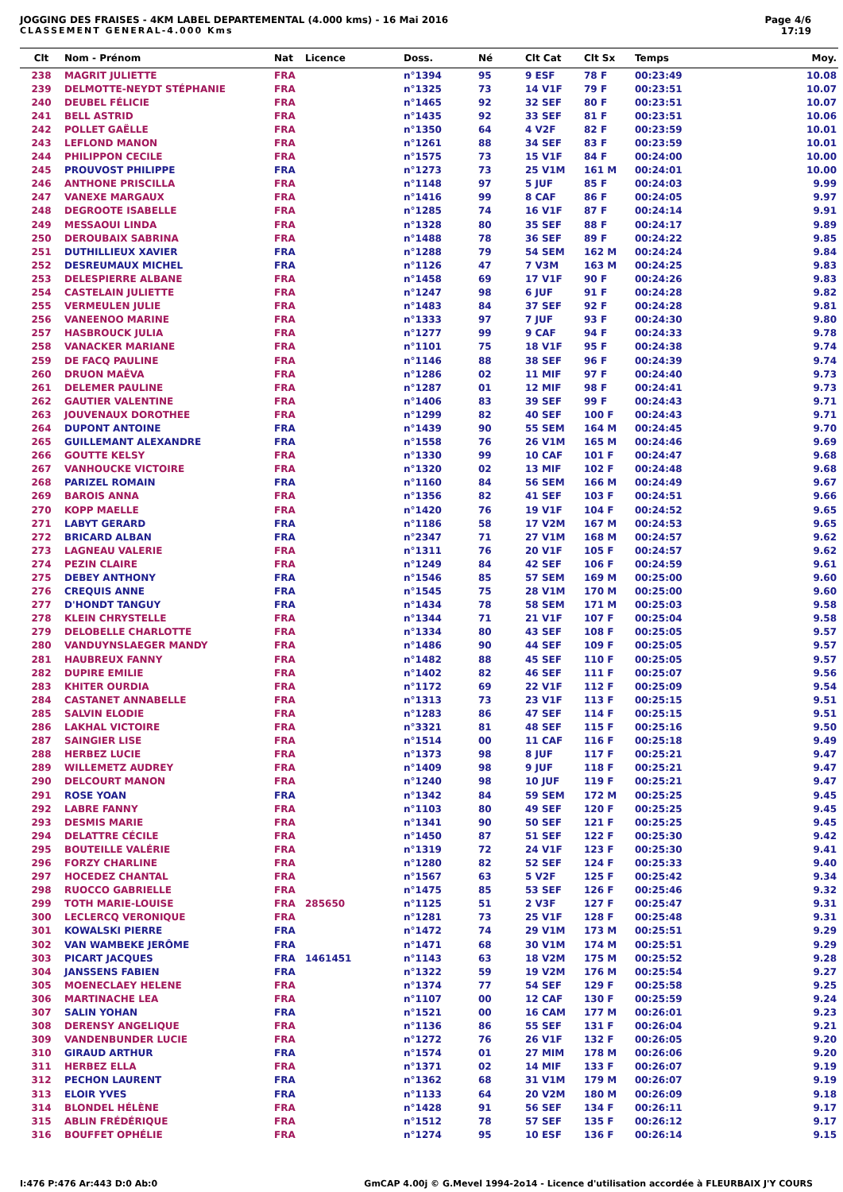JOGGING DES FRAISES - 4KM LABEL DEPARTEMENTAL (4.000 kms) - 16 Mai 2016
CLASSEMENT GENERAL-4.000 Kms
Page 4/6
17:19
| Clt | Nom - Prénom | Nat | Licence | Doss. | Né | Clt Cat | Clt Sx | Temps | Moy. |
| --- | --- | --- | --- | --- | --- | --- | --- | --- | --- |
| 238 | MAGRIT JULIETTE | FRA | | n°1394 | 95 | 9 ESF | 78 F | 00:23:49 | 10.08 |
| 239 | DELMOTTE-NEYDT STÉPHANIE | FRA | | n°1325 | 73 | 14 V1F | 79 F | 00:23:51 | 10.07 |
| 240 | DEUBEL FÉLICIE | FRA | | n°1465 | 92 | 32 SEF | 80 F | 00:23:51 | 10.07 |
| 241 | BELL ASTRID | FRA | | n°1435 | 92 | 33 SEF | 81 F | 00:23:51 | 10.06 |
| 242 | POLLET GAËLLE | FRA | | n°1350 | 64 | 4 V2F | 82 F | 00:23:59 | 10.01 |
| 243 | LEFLOND MANON | FRA | | n°1261 | 88 | 34 SEF | 83 F | 00:23:59 | 10.01 |
| 244 | PHILIPPON CECILE | FRA | | n°1575 | 73 | 15 V1F | 84 F | 00:24:00 | 10.00 |
| 245 | PROUVOST PHILIPPE | FRA | | n°1273 | 73 | 25 V1M | 161 M | 00:24:01 | 10.00 |
| 246 | ANTHONE PRISCILLA | FRA | | n°1148 | 97 | 5 JUF | 85 F | 00:24:03 | 9.99 |
| 247 | VANEXE MARGAUX | FRA | | n°1416 | 99 | 8 CAF | 86 F | 00:24:05 | 9.97 |
| 248 | DEGROOTE ISABELLE | FRA | | n°1285 | 74 | 16 V1F | 87 F | 00:24:14 | 9.91 |
| 249 | MESSAOUI LINDA | FRA | | n°1328 | 80 | 35 SEF | 88 F | 00:24:17 | 9.89 |
| 250 | DEROUBAIX SABRINA | FRA | | n°1488 | 78 | 36 SEF | 89 F | 00:24:22 | 9.85 |
| 251 | DUTHILLIEUX XAVIER | FRA | | n°1288 | 79 | 54 SEM | 162 M | 00:24:24 | 9.84 |
| 252 | DESREUMAUX MICHEL | FRA | | n°1126 | 47 | 7 V3M | 163 M | 00:24:25 | 9.83 |
| 253 | DELESPIERRE ALBANE | FRA | | n°1458 | 69 | 17 V1F | 90 F | 00:24:26 | 9.83 |
| 254 | CASTELAIN JULIETTE | FRA | | n°1247 | 98 | 6 JUF | 91 F | 00:24:28 | 9.82 |
| 255 | VERMEULEN JULIE | FRA | | n°1483 | 84 | 37 SEF | 92 F | 00:24:28 | 9.81 |
| 256 | VANEENOO MARINE | FRA | | n°1333 | 97 | 7 JUF | 93 F | 00:24:30 | 9.80 |
| 257 | HASBROUCK JULIA | FRA | | n°1277 | 99 | 9 CAF | 94 F | 00:24:33 | 9.78 |
| 258 | VANACKER MARIANE | FRA | | n°1101 | 75 | 18 V1F | 95 F | 00:24:38 | 9.74 |
| 259 | DE FACQ PAULINE | FRA | | n°1146 | 88 | 38 SEF | 96 F | 00:24:39 | 9.74 |
| 260 | DRUON MAËVA | FRA | | n°1286 | 02 | 11 MIF | 97 F | 00:24:40 | 9.73 |
| 261 | DELEMER PAULINE | FRA | | n°1287 | 01 | 12 MIF | 98 F | 00:24:41 | 9.73 |
| 262 | GAUTIER VALENTINE | FRA | | n°1406 | 83 | 39 SEF | 99 F | 00:24:43 | 9.71 |
| 263 | JOUVENAUX DOROTHEE | FRA | | n°1299 | 82 | 40 SEF | 100 F | 00:24:43 | 9.71 |
| 264 | DUPONT ANTOINE | FRA | | n°1439 | 90 | 55 SEM | 164 M | 00:24:45 | 9.70 |
| 265 | GUILLEMANT ALEXANDRE | FRA | | n°1558 | 76 | 26 V1M | 165 M | 00:24:46 | 9.69 |
| 266 | GOUTTE KELSY | FRA | | n°1330 | 99 | 10 CAF | 101 F | 00:24:47 | 9.68 |
| 267 | VANHOUCKE VICTOIRE | FRA | | n°1320 | 02 | 13 MIF | 102 F | 00:24:48 | 9.68 |
| 268 | PARIZEL ROMAIN | FRA | | n°1160 | 84 | 56 SEM | 166 M | 00:24:49 | 9.67 |
| 269 | BAROIS ANNA | FRA | | n°1356 | 82 | 41 SEF | 103 F | 00:24:51 | 9.66 |
| 270 | KOPP MAELLE | FRA | | n°1420 | 76 | 19 V1F | 104 F | 00:24:52 | 9.65 |
| 271 | LABYT GERARD | FRA | | n°1186 | 58 | 17 V2M | 167 M | 00:24:53 | 9.65 |
| 272 | BRICARD ALBAN | FRA | | n°2347 | 71 | 27 V1M | 168 M | 00:24:57 | 9.62 |
| 273 | LAGNEAU VALERIE | FRA | | n°1311 | 76 | 20 V1F | 105 F | 00:24:57 | 9.62 |
| 274 | PEZIN CLAIRE | FRA | | n°1249 | 84 | 42 SEF | 106 F | 00:24:59 | 9.61 |
| 275 | DEBEY ANTHONY | FRA | | n°1546 | 85 | 57 SEM | 169 M | 00:25:00 | 9.60 |
| 276 | CREQUIS ANNE | FRA | | n°1545 | 75 | 28 V1M | 170 M | 00:25:00 | 9.60 |
| 277 | D'HONDT TANGUY | FRA | | n°1434 | 78 | 58 SEM | 171 M | 00:25:03 | 9.58 |
| 278 | KLEIN CHRYSTELLE | FRA | | n°1344 | 71 | 21 V1F | 107 F | 00:25:04 | 9.58 |
| 279 | DELOBELLE CHARLOTTE | FRA | | n°1334 | 80 | 43 SEF | 108 F | 00:25:05 | 9.57 |
| 280 | VANDUYNSLAEGER MANDY | FRA | | n°1486 | 90 | 44 SEF | 109 F | 00:25:05 | 9.57 |
| 281 | HAUBREUX FANNY | FRA | | n°1482 | 88 | 45 SEF | 110 F | 00:25:05 | 9.57 |
| 282 | DUPIRE EMILIE | FRA | | n°1402 | 82 | 46 SEF | 111 F | 00:25:07 | 9.56 |
| 283 | KHITER OURDIA | FRA | | n°1172 | 69 | 22 V1F | 112 F | 00:25:09 | 9.54 |
| 284 | CASTANET ANNABELLE | FRA | | n°1313 | 73 | 23 V1F | 113 F | 00:25:15 | 9.51 |
| 285 | SALVIN ELODIE | FRA | | n°1283 | 86 | 47 SEF | 114 F | 00:25:15 | 9.51 |
| 286 | LAKHAL VICTOIRE | FRA | | n°3321 | 81 | 48 SEF | 115 F | 00:25:16 | 9.50 |
| 287 | SAINGIER LISE | FRA | | n°1514 | 00 | 11 CAF | 116 F | 00:25:18 | 9.49 |
| 288 | HERBEZ LUCIE | FRA | | n°1373 | 98 | 8 JUF | 117 F | 00:25:21 | 9.47 |
| 289 | WILLEMETZ AUDREY | FRA | | n°1409 | 98 | 9 JUF | 118 F | 00:25:21 | 9.47 |
| 290 | DELCOURT MANON | FRA | | n°1240 | 98 | 10 JUF | 119 F | 00:25:21 | 9.47 |
| 291 | ROSE YOAN | FRA | | n°1342 | 84 | 59 SEM | 172 M | 00:25:25 | 9.45 |
| 292 | LABRE FANNY | FRA | | n°1103 | 80 | 49 SEF | 120 F | 00:25:25 | 9.45 |
| 293 | DESMIS MARIE | FRA | | n°1341 | 90 | 50 SEF | 121 F | 00:25:25 | 9.45 |
| 294 | DELATTRE CÉCILE | FRA | | n°1450 | 87 | 51 SEF | 122 F | 00:25:30 | 9.42 |
| 295 | BOUTEILLE VALÉRIE | FRA | | n°1319 | 72 | 24 V1F | 123 F | 00:25:30 | 9.41 |
| 296 | FORZY CHARLINE | FRA | | n°1280 | 82 | 52 SEF | 124 F | 00:25:33 | 9.40 |
| 297 | HOCEDEZ CHANTAL | FRA | | n°1567 | 63 | 5 V2F | 125 F | 00:25:42 | 9.34 |
| 298 | RUOCCO GABRIELLE | FRA | | n°1475 | 85 | 53 SEF | 126 F | 00:25:46 | 9.32 |
| 299 | TOTH MARIE-LOUISE | FRA | 285650 | n°1125 | 51 | 2 V3F | 127 F | 00:25:47 | 9.31 |
| 300 | LECLERCQ VERONIQUE | FRA | | n°1281 | 73 | 25 V1F | 128 F | 00:25:48 | 9.31 |
| 301 | KOWALSKI PIERRE | FRA | | n°1472 | 74 | 29 V1M | 173 M | 00:25:51 | 9.29 |
| 302 | VAN WAMBEKE JERÔME | FRA | | n°1471 | 68 | 30 V1M | 174 M | 00:25:51 | 9.29 |
| 303 | PICART JACQUES | FRA | 1461451 | n°1143 | 63 | 18 V2M | 175 M | 00:25:52 | 9.28 |
| 304 | JANSSENS FABIEN | FRA | | n°1322 | 59 | 19 V2M | 176 M | 00:25:54 | 9.27 |
| 305 | MOENECLAEY HELENE | FRA | | n°1374 | 77 | 54 SEF | 129 F | 00:25:58 | 9.25 |
| 306 | MARTINACHE LEA | FRA | | n°1107 | 00 | 12 CAF | 130 F | 00:25:59 | 9.24 |
| 307 | SALIN YOHAN | FRA | | n°1521 | 00 | 16 CAM | 177 M | 00:26:01 | 9.23 |
| 308 | DERENSY ANGELIQUE | FRA | | n°1136 | 86 | 55 SEF | 131 F | 00:26:04 | 9.21 |
| 309 | VANDENBUNDER LUCIE | FRA | | n°1272 | 76 | 26 V1F | 132 F | 00:26:05 | 9.20 |
| 310 | GIRAUD ARTHUR | FRA | | n°1574 | 01 | 27 MIM | 178 M | 00:26:06 | 9.20 |
| 311 | HERBEZ ELLA | FRA | | n°1371 | 02 | 14 MIF | 133 F | 00:26:07 | 9.19 |
| 312 | PECHON LAURENT | FRA | | n°1362 | 68 | 31 V1M | 179 M | 00:26:07 | 9.19 |
| 313 | ELOIR YVES | FRA | | n°1133 | 64 | 20 V2M | 180 M | 00:26:09 | 9.18 |
| 314 | BLONDEL HÉLÈNE | FRA | | n°1428 | 91 | 56 SEF | 134 F | 00:26:11 | 9.17 |
| 315 | ABLIN FRÉDÉRIQUE | FRA | | n°1512 | 78 | 57 SEF | 135 F | 00:26:12 | 9.17 |
| 316 | BOUFFET OPHÉLIE | FRA | | n°1274 | 95 | 10 ESF | 136 F | 00:26:14 | 9.15 |
I:476 P:476 Ar:443 D:0 Ab:0 GmCAP 4.00j © G.Mevel 1994-2o14 - Licence d'utilisation accordée à FLEURBAIX J'Y COURS